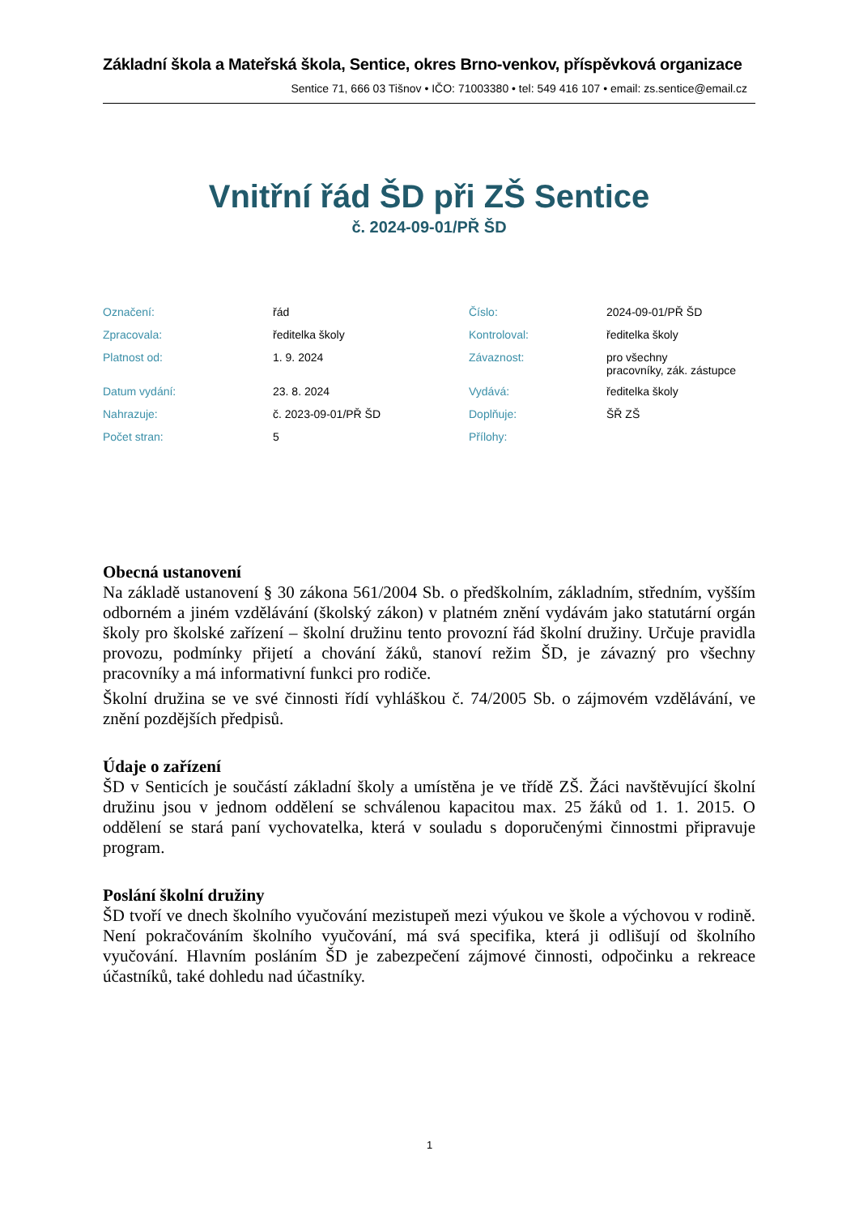Základní škola a Mateřská škola, Sentice, okres Brno-venkov, příspěvková organizace
Sentice 71, 666 03 Tišnov • IČO: 71003380 • tel: 549 416 107 • email: zs.sentice@email.cz
Vnitřní řád ŠD při ZŠ Sentice
č. 2024-09-01/PŘ ŠD
| Označení: | řád | Číslo: | 2024-09-01/PŘ ŠD |
| Zpracovala: | ředitelka školy | Kontroloval: | ředitelka školy |
| Platnost od: | 1. 9. 2024 | Závaznost: | pro všechny pracovníky, zák. zástupce |
| Datum vydání: | 23. 8. 2024 | Vydává: | ředitelka školy |
| Nahrazuje: | č. 2023-09-01/PŘ ŠD | Doplňuje: | ŠŘ ZŠ |
| Počet stran: | 5 | Přílohy: | |
Obecná ustanovení
Na základě ustanovení § 30 zákona 561/2004 Sb. o předškolním, základním, středním, vyšším odborném a jiném vzdělávání (školský zákon) v platném znění vydávám jako statutární orgán školy pro školské zařízení – školní družinu tento provozní řád školní družiny. Určuje pravidla provozu, podmínky přijetí a chování žáků, stanoví režim ŠD, je závazný pro všechny pracovníky a má informativní funkci pro rodiče.
Školní družina se ve své činnosti řídí vyhláškou č. 74/2005 Sb. o zájmovém vzdělávání, ve znění pozdějších předpisů.
Údaje o zařízení
ŠD v Senticích je součástí základní školy a umístěna je ve třídě ZŠ. Žáci navštěvující školní družinu jsou v jednom oddělení se schválenou kapacitou max. 25 žáků od 1. 1. 2015. O oddělení se stará paní vychovatelka, která v souladu s doporučenými činnostmi připravuje program.
Poslání školní družiny
ŠD tvoří ve dnech školního vyučování mezistupeň mezi výukou ve škole a výchovou v rodině. Není pokračováním školního vyučování, má svá specifika, která ji odlišují od školního vyučování. Hlavním posláním ŠD je zabezpečení zájmové činnosti, odpočinku a rekreace účastníků, také dohledu nad účastníky.
1